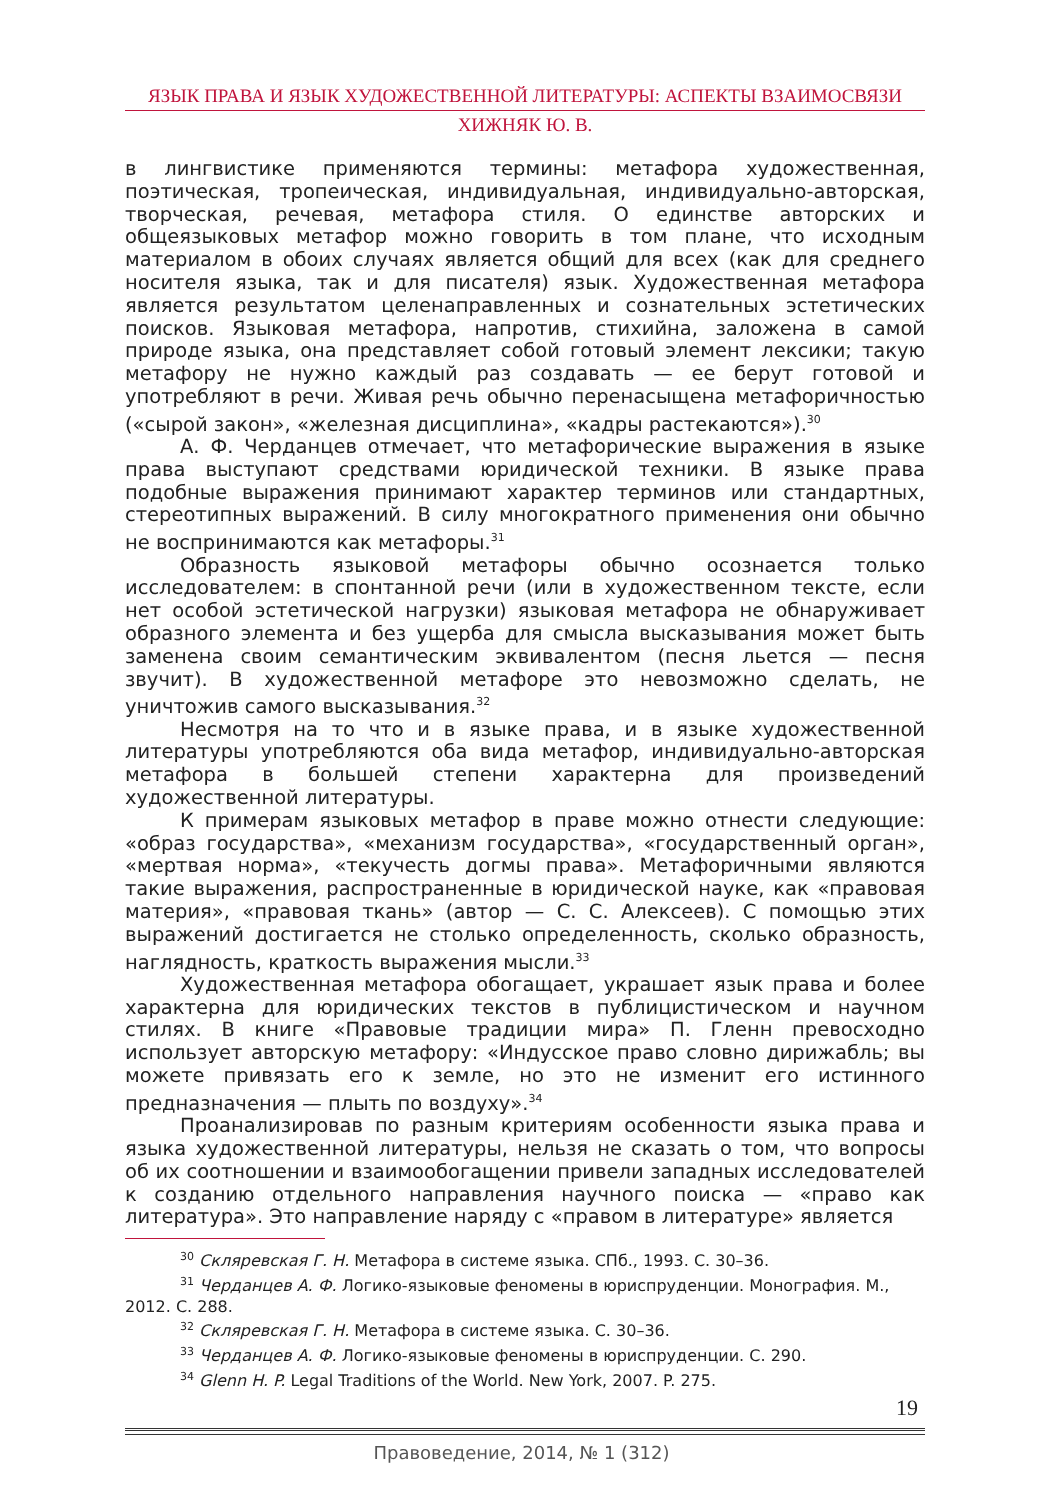ЯЗЫК ПРАВА И ЯЗЫК ХУДОЖЕСТВЕННОЙ ЛИТЕРАТУРЫ: АСПЕКТЫ ВЗАИМОСВЯЗИ
ХИЖНЯК Ю. В.
в лингвистике применяются термины: метафора художественная, поэтическая, тропеическая, индивидуальная, индивидуально-авторская, творческая, речевая, метафора стиля. О единстве авторских и общеязыковых метафор можно говорить в том плане, что исходным материалом в обоих случаях является общий для всех (как для среднего носителя языка, так и для писателя) язык. Художественная метафора является результатом целенаправленных и сознательных эстетических поисков. Языковая метафора, напротив, стихийна, заложена в самой природе языка, она представляет собой готовый элемент лексики; такую метафору не нужно каждый раз создавать — ее берут готовой и употребляют в речи. Живая речь обычно перенасыщена метафоричностью («сырой закон», «железная дисциплина», «кадры растекаются»).<sup>30</sup>
А. Ф. Черданцев отмечает, что метафорические выражения в языке права выступают средствами юридической техники. В языке права подобные выражения принимают характер терминов или стандартных, стереотипных выражений. В силу многократного применения они обычно не воспринимаются как метафоры.<sup>31</sup>
Образность языковой метафоры обычно осознается только исследователем: в спонтанной речи (или в художественном тексте, если нет особой эстетической нагрузки) языковая метафора не обнаруживает образного элемента и без ущерба для смысла высказывания может быть заменена своим семантическим эквивалентом (песня льется — песня звучит). В художественной метафоре это невозможно сделать, не уничтожив самого высказывания.<sup>32</sup>
Несмотря на то что и в языке права, и в языке художественной литературы употребляются оба вида метафор, индивидуально-авторская метафора в большей степени характерна для произведений художественной литературы.
К примерам языковых метафор в праве можно отнести следующие: «образ государства», «механизм государства», «государственный орган», «мертвая норма», «текучесть догмы права». Метафоричными являются такие выражения, распространенные в юридической науке, как «правовая материя», «правовая ткань» (автор — С. С. Алексеев). С помощью этих выражений достигается не столько определенность, сколько образность, наглядность, краткость выражения мысли.<sup>33</sup>
Художественная метафора обогащает, украшает язык права и более характерна для юридических текстов в публицистическом и научном стилях. В книге «Правовые традиции мира» П. Гленн превосходно использует авторскую метафору: «Индусское право словно дирижабль; вы можете привязать его к земле, но это не изменит его истинного предназначения — плыть по воздуху».<sup>34</sup>
Проанализировав по разным критериям особенности языка права и языка художественной литературы, нельзя не сказать о том, что вопросы об их соотношении и взаимообогащении привели западных исследователей к созданию отдельного направления научного поиска — «право как литература». Это направление наряду с «правом в литературе» является
<sup>30</sup> Скляревская Г. Н. Метафора в системе языка. СПб., 1993. С. 30–36.
<sup>31</sup> Черданцев А. Ф. Логико-языковые феномены в юриспруденции. Монография. М., 2012. С. 288.
<sup>32</sup> Скляревская Г. Н. Метафора в системе языка. С. 30–36.
<sup>33</sup> Черданцев А. Ф. Логико-языковые феномены в юриспруденции. С. 290.
<sup>34</sup> Glenn H. P. Legal Traditions of the World. New York, 2007. P. 275.
19
Правоведение, 2014, № 1 (312)